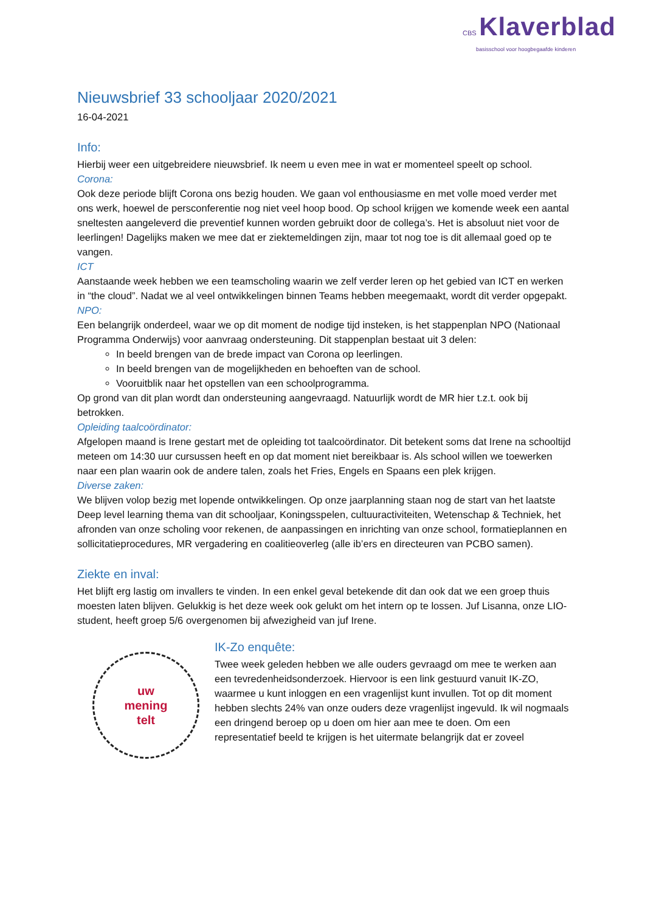CBS Klaverblad
basisschool voor hoogbegaafde kinderen
Nieuwsbrief 33 schooljaar 2020/2021
16-04-2021
Info:
Hierbij weer een uitgebreidere nieuwsbrief. Ik neem u even mee in wat er momenteel speelt op school.
Corona:
Ook deze periode blijft Corona ons bezig houden. We gaan vol enthousiasme en met volle moed verder met ons werk, hoewel de persconferentie nog niet veel hoop bood. Op school krijgen we komende week een aantal sneltesten aangeleverd die preventief kunnen worden gebruikt door de collega’s. Het is absoluut niet voor de leerlingen! Dagelijks maken we mee dat er ziektemeldingen zijn, maar tot nog toe is dit allemaal goed op te vangen.
ICT
Aanstaande week hebben we een teamscholing waarin we zelf verder leren op het gebied van ICT en werken in “the cloud”. Nadat we al veel ontwikkelingen binnen Teams hebben meegemaakt, wordt dit verder opgepakt.
NPO:
Een belangrijk onderdeel, waar we op dit moment de nodige tijd insteken, is het stappenplan NPO (Nationaal Programma Onderwijs) voor aanvraag ondersteuning. Dit stappenplan bestaat uit 3 delen:
In beeld brengen van de brede impact van Corona op leerlingen.
In beeld brengen van de mogelijkheden en behoeften van de school.
Vooruitblik naar het opstellen van een schoolprogramma.
Op grond van dit plan wordt dan ondersteuning aangevraagd. Natuurlijk wordt de MR hier t.z.t. ook bij betrokken.
Opleiding taalcoördinator:
Afgelopen maand is Irene gestart met de opleiding tot taalcoördinator. Dit betekent soms dat Irene na schooltijd meteen om 14:30 uur cursussen heeft en op dat moment niet bereikbaar is. Als school willen we toewerken naar een plan waarin ook de andere talen, zoals het Fries, Engels en Spaans een plek krijgen.
Diverse zaken:
We blijven volop bezig met lopende ontwikkelingen. Op onze jaarplanning staan nog de start van het laatste Deep level learning thema van dit schooljaar, Koningsspelen, cultuuractiviteiten, Wetenschap & Techniek, het afronden van onze scholing voor rekenen, de aanpassingen en inrichting van onze school, formatieplannen en sollicitatieprocedures, MR vergadering en coalitieoverleg (alle ib’ers en directeuren van PCBO samen).
Ziekte en inval:
Het blijft erg lastig om invallers te vinden. In een enkel geval betekende dit dan ook dat we een groep thuis moesten laten blijven. Gelukkig is het deze week ook gelukt om het intern op te lossen. Juf Lisanna, onze LIO-student, heeft groep 5/6 overgenomen bij afwezigheid van juf Irene.
uw
mening
telt
IK-Zo enquête:
Twee week geleden hebben we alle ouders gevraagd om mee te werken aan een tevredenheidsonderzoek. Hiervoor is een link gestuurd vanuit IK-ZO, waarmee u kunt inloggen en een vragenlijst kunt invullen. Tot op dit moment hebben slechts 24% van onze ouders deze vragenlijst ingevuld. Ik wil nogmaals een dringend beroep op u doen om hier aan mee te doen. Om een representatief beeld te krijgen is het uitermate belangrijk dat er zoveel